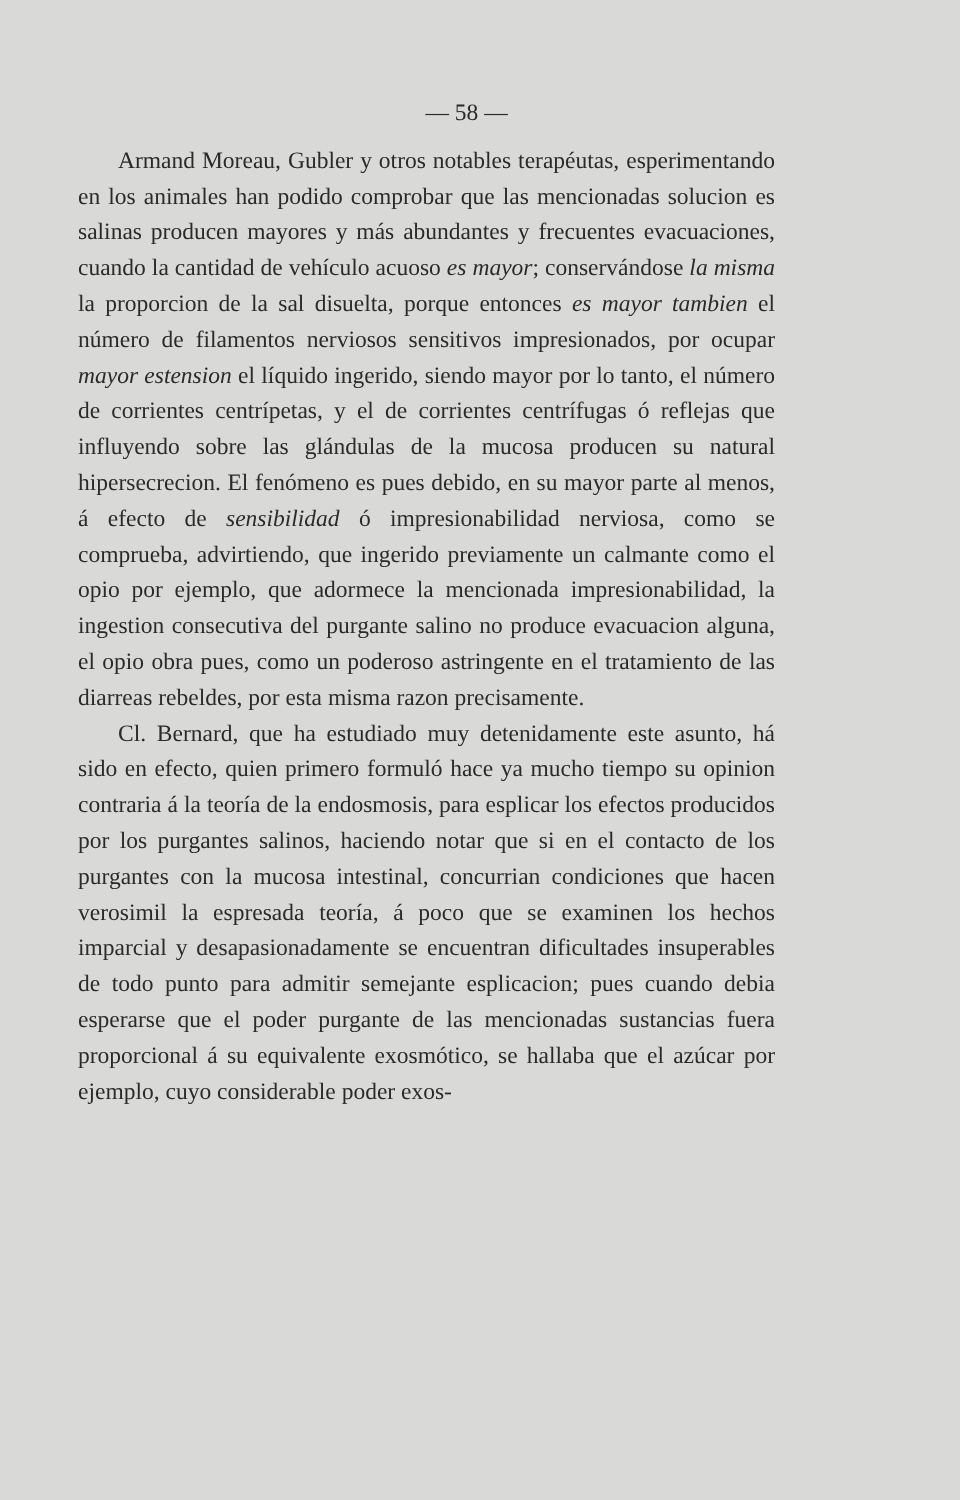— 58 —
Armand Moreau, Gubler y otros notables terapéutas, esperimentando en los animales han podido comprobar que las mencionadas solucion es salinas producen mayores y más abundantes y frecuentes evacuaciones, cuando la cantidad de vehículo acuoso es mayor; conservándose la misma la proporcion de la sal disuelta, porque entonces es mayor tambien el número de filamentos nerviosos sensitivos impresionados, por ocupar mayor estension el líquido ingerido, siendo mayor por lo tanto, el número de corrientes centrípetas, y el de corrientes centrífugas ó reflejas que influyendo sobre las glándulas de la mucosa producen su natural hipersecrecion. El fenómeno es pues debido, en su mayor parte al menos, á efecto de sensibilidad ó impresionabilidad nerviosa, como se comprueba, advirtiendo, que ingerido previamente un calmante como el opio por ejemplo, que adormece la mencionada impresionabilidad, la ingestion consecutiva del purgante salino no produce evacuacion alguna, el opio obra pues, como un poderoso astringente en el tratamiento de las diarreas rebeldes, por esta misma razon precisamente.
Cl. Bernard, que ha estudiado muy detenidamente este asunto, há sido en efecto, quien primero formuló hace ya mucho tiempo su opinion contraria á la teoría de la endosmosis, para esplicar los efectos producidos por los purgantes salinos, haciendo notar que si en el contacto de los purgantes con la mucosa intestinal, concurrian condiciones que hacen verosimil la espresada teoría, á poco que se examinen los hechos imparcial y desapasionadamente se encuentran dificultades insuperables de todo punto para admitir semejante esplicacion; pues cuando debia esperarse que el poder purgante de las mencionadas sustancias fuera proporcional á su equivalente exosmótico, se hallaba que el azúcar por ejemplo, cuyo considerable poder exos-